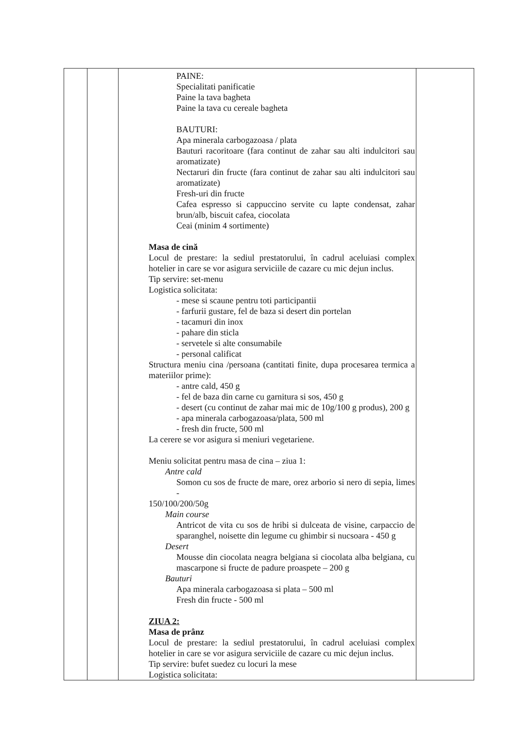| | | PAINE: Specialitati panificatie Paine la tava bagheta Paine la tava cu cereale bagheta BAUTURI: Apa minerala carbogazoasa / plata Bauturi racoritoare (fara continut de zahar sau alti indulcitori sau aromatizate) Nectaruri din fructe (fara continut de zahar sau alti indulcitori sau aromatizate) Fresh-uri din fructe Cafea espresso si cappuccino servite cu lapte condensat, zahar brun/alb, biscuit cafea, ciocolata Ceai (minim 4 sortimente) Masa de cină Locul de prestare: la sediul prestatorului, în cadrul aceluiasi complex hotelier in care se vor asigura serviciile de cazare cu mic dejun inclus. Tip servire: set-menu Logistica solicitata: - mese si scaune pentru toti participantii - farfurii gustare, fel de baza si desert din portelan - tacamuri din inox - pahare din sticla - servetele si alte consumabile - personal calificat Structura meniu cina /persoana (cantitati finite, dupa procesarea termica a materiilor prime): - antre cald, 450 g - fel de baza din carne cu garnitura si sos, 450 g - desert (cu continut de zahar mai mic de 10g/100 g produs), 200 g - apa minerala carbogazoasa/plata, 500 ml - fresh din fructe, 500 ml La cerere se vor asigura si meniuri vegetariene. Meniu solicitat pentru masa de cina – ziua 1: Antre cald Somon cu sos de fructe de mare, orez arborio si nero di sepia, limes - 150/100/200/50g Main course Antricot de vita cu sos de hribi si dulceata de visine, carpaccio de sparanghel, noisette din legume cu ghimbir si nucsoara - 450 g Desert Mousse din ciocolata neagra belgiana si ciocolata alba belgiana, cu mascarpone si fructe de padure proaspete – 200 g Bauturi Apa minerala carbogazoasa si plata – 500 ml Fresh din fructe - 500 ml ZIUA 2: Masa de prânz Locul de prestare: la sediul prestatorului, în cadrul aceluiasi complex hotelier in care se vor asigura serviciile de cazare cu mic dejun inclus. Tip servire: bufet suedez cu locuri la mese Logistica solicitata: | |